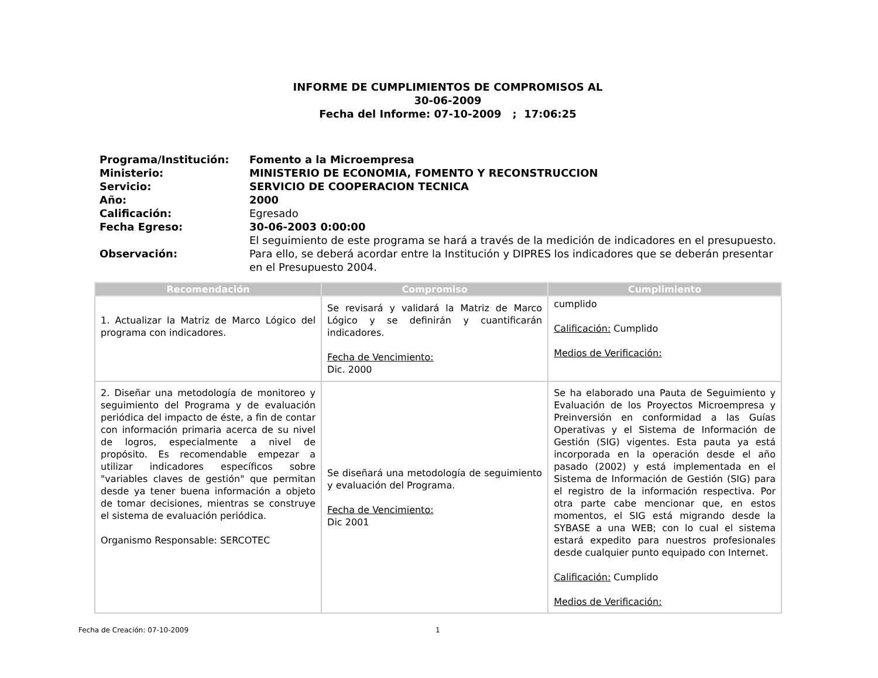INFORME DE CUMPLIMIENTOS DE COMPROMISOS AL
30-06-2009
Fecha del Informe: 07-10-2009 ; 17:06:25
| Programa/Institución: | Fomento a la Microempresa |
| Ministerio: | MINISTERIO DE ECONOMIA, FOMENTO Y RECONSTRUCCION |
| Servicio: | SERVICIO DE COOPERACION TECNICA |
| Año: | 2000 |
| Calificación: | Egresado |
| Fecha Egreso: | 30-06-2003 0:00:00 |
| Observación: | El seguimiento de este programa se hará a través de la medición de indicadores en el presupuesto. Para ello, se deberá acordar entre la Institución y DIPRES los indicadores que se deberán presentar en el Presupuesto 2004. |
| Recomendación | Compromiso | Cumplimiento |
| --- | --- | --- |
| 1. Actualizar la Matriz de Marco Lógico del programa con indicadores. | Se revisará y validará la Matriz de Marco Lógico y se definirán y cuantificarán indicadores. Fecha de Vencimiento: Dic. 2000 | cumplido Calificación: Cumplido Medios de Verificación: |
| 2. Diseñar una metodología de monitoreo y seguimiento del Programa y de evaluación periódica del impacto de éste, a fin de contar con información primaria acerca de su nivel de logros, especialmente a nivel de propósito. Es recomendable empezar a utilizar indicadores específicos sobre "variables claves de gestión" que permitan desde ya tener buena información a objeto de tomar decisiones, mientras se construye el sistema de evaluación periódica. Organismo Responsable: SERCOTEC | Se diseñará una metodología de seguimiento y evaluación del Programa. Fecha de Vencimiento: Dic 2001 | Se ha elaborado una Pauta de Seguimiento y Evaluación de los Proyectos Microempresa y Preinversión en conformidad a las Guías Operativas y el Sistema de Información de Gestión (SIG) vigentes. Esta pauta ya está incorporada en la operación desde el año pasado (2002) y está implementada en el Sistema de Información de Gestión (SIG) para el registro de la información respectiva. Por otra parte cabe mencionar que, en estos momentos, el SIG está migrando desde la SYBASE a una WEB; con lo cual el sistema estará expedito para nuestros profesionales desde cualquier punto equipado con Internet. Calificación: Cumplido Medios de Verificación: |
Fecha de Creación: 07-10-2009 1